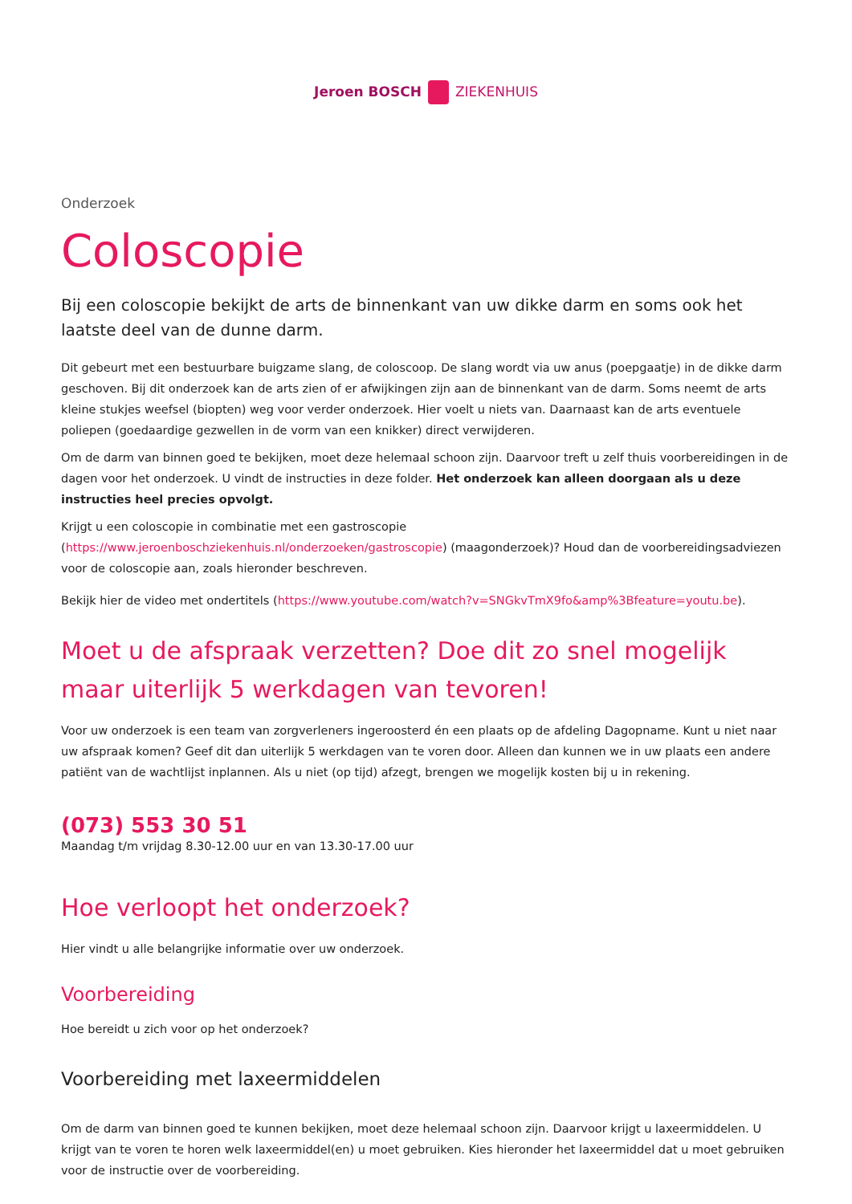Jeroen BOSCH ZIEKENHUIS
Onderzoek
Coloscopie
Bij een coloscopie bekijkt de arts de binnenkant van uw dikke darm en soms ook het laatste deel van de dunne darm.
Dit gebeurt met een bestuurbare buigzame slang, de coloscoop. De slang wordt via uw anus (poepgaatje) in de dikke darm geschoven. Bij dit onderzoek kan de arts zien of er afwijkingen zijn aan de binnenkant van de darm. Soms neemt de arts kleine stukjes weefsel (biopten) weg voor verder onderzoek. Hier voelt u niets van. Daarnaast kan de arts eventuele poliepen (goedaardige gezwellen in de vorm van een knikker) direct verwijderen.
Om de darm van binnen goed te bekijken, moet deze helemaal schoon zijn. Daarvoor treft u zelf thuis voorbereidingen in de dagen voor het onderzoek. U vindt de instructies in deze folder. Het onderzoek kan alleen doorgaan als u deze instructies heel precies opvolgt.
Krijgt u een coloscopie in combinatie met een gastroscopie (https://www.jeroenboschziekenhuis.nl/onderzoeken/gastroscopie) (maagonderzoek)? Houd dan de voorbereidingsadviezen voor de coloscopie aan, zoals hieronder beschreven.
Bekijk hier de video met ondertitels (https://www.youtube.com/watch?v=SNGkvTmX9fo&amp%3Bfeature=youtu.be).
Moet u de afspraak verzetten? Doe dit zo snel mogelijk maar uiterlijk 5 werkdagen van tevoren!
Voor uw onderzoek is een team van zorgverleners ingeroosterd én een plaats op de afdeling Dagopname. Kunt u niet naar uw afspraak komen? Geef dit dan uiterlijk 5 werkdagen van te voren door. Alleen dan kunnen we in uw plaats een andere patiënt van de wachtlijst inplannen. Als u niet (op tijd) afzegt, brengen we mogelijk kosten bij u in rekening.
(073) 553 30 51
Maandag t/m vrijdag 8.30-12.00 uur en van 13.30-17.00 uur
Hoe verloopt het onderzoek?
Hier vindt u alle belangrijke informatie over uw onderzoek.
Voorbereiding
Hoe bereidt u zich voor op het onderzoek?
Voorbereiding met laxeermiddelen
Om de darm van binnen goed te kunnen bekijken, moet deze helemaal schoon zijn. Daarvoor krijgt u laxeermiddelen. U krijgt van te voren te horen welk laxeermiddel(en) u moet gebruiken. Kies hieronder het laxeermiddel dat u moet gebruiken voor de instructie over de voorbereiding.